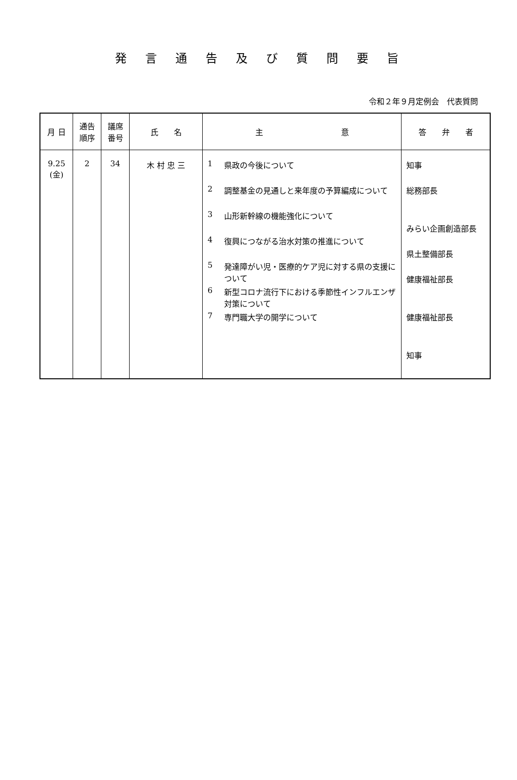発言通告及び質問要旨
令和２年９月定例会　代表質問
| 月 日 | 通告 順序 | 議席 番号 | 氏 名 | 主 意 | 答 弁 者 |
| --- | --- | --- | --- | --- | --- |
| 9.25 (金) | 2 | 34 | 木 村 忠 三 | 1 県政の今後について 2 調整基金の見通しと来年度の予算編成について 3 山形新幹線の機能強化について 4 復興につながる治水対策の推進について 5 発達障がい児・医療的ケア児に対する県の支援について 6 新型コロナ流行下における季節性インフルエンザ対策について 7 専門職大学の開学について | 知事 総務部長 みらい企画創造部長 県土整備部長 健康福祉部長 健康福祉部長 知事 |